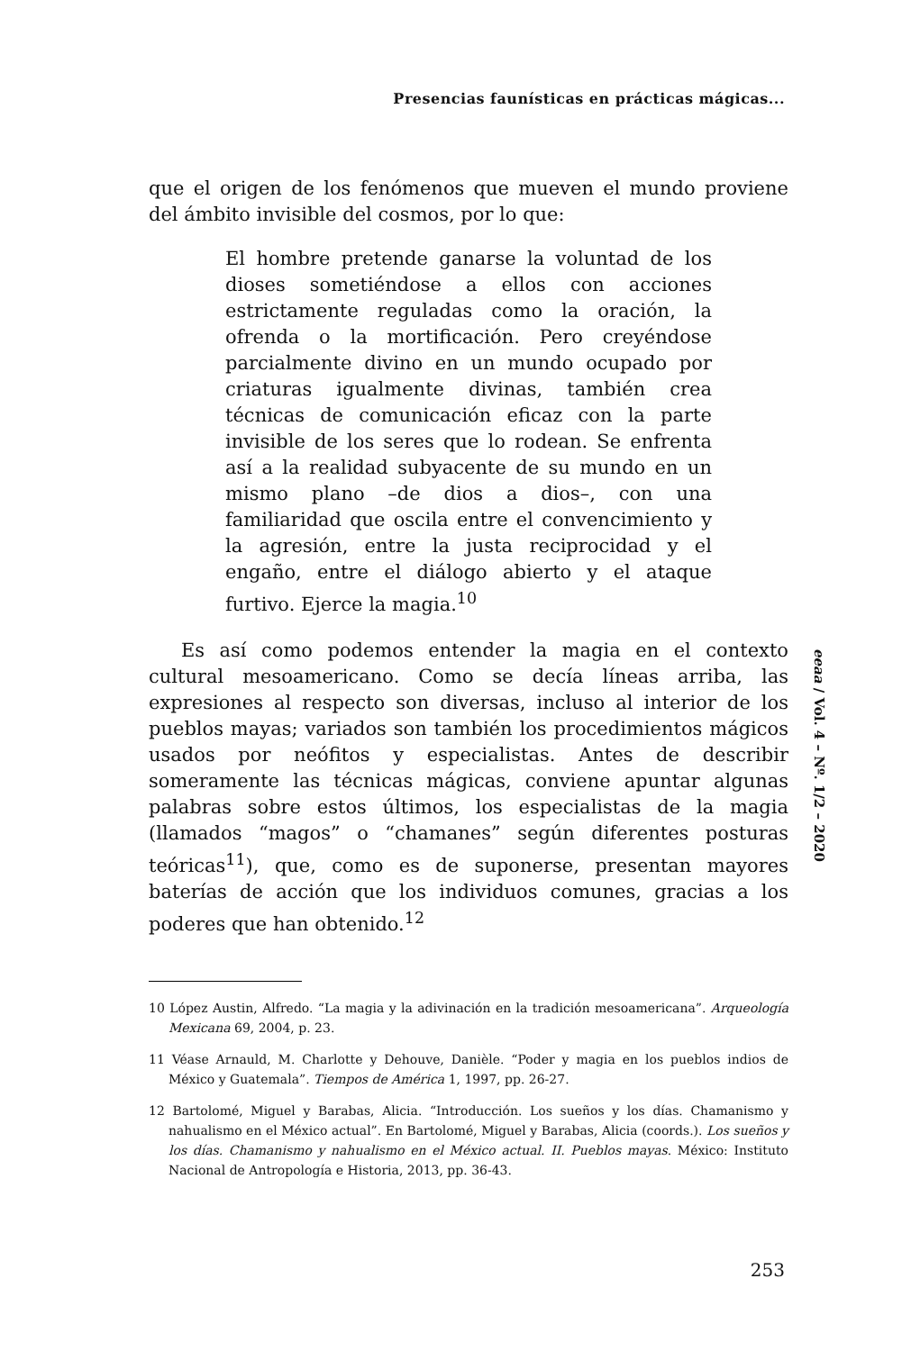Presencias faunísticas en prácticas mágicas...
que el origen de los fenómenos que mueven el mundo proviene del ámbito invisible del cosmos, por lo que:
El hombre pretende ganarse la voluntad de los dioses sometiéndose a ellos con acciones estrictamente reguladas como la oración, la ofrenda o la mortificación. Pero creyéndose parcialmente divino en un mundo ocupado por criaturas igualmente divinas, también crea técnicas de comunicación eficaz con la parte invisible de los seres que lo rodean. Se enfrenta así a la realidad subyacente de su mundo en un mismo plano –de dios a dios–, con una familiaridad que oscila entre el convencimiento y la agresión, entre la justa reciprocidad y el engaño, entre el diálogo abierto y el ataque furtivo. Ejerce la magia.<sup>10</sup>
Es así como podemos entender la magia en el contexto cultural mesoamericano. Como se decía líneas arriba, las expresiones al respecto son diversas, incluso al interior de los pueblos mayas; variados son también los procedimientos mágicos usados por neófitos y especialistas. Antes de describir someramente las técnicas mágicas, conviene apuntar algunas palabras sobre estos últimos, los especialistas de la magia (llamados “magos” o “chamanes” según diferentes posturas teóricas<sup>11</sup>), que, como es de suponerse, presentan mayores baterías de acción que los individuos comunes, gracias a los poderes que han obtenido.<sup>12</sup>
10 López Austin, Alfredo. “La magia y la adivinación en la tradición mesoamericana”. Arqueología Mexicana 69, 2004, p. 23.
11 Véase Arnauld, M. Charlotte y Dehouve, Danièle. “Poder y magia en los pueblos indios de México y Guatemala”. Tiempos de América 1, 1997, pp. 26-27.
12 Bartolomé, Miguel y Barabas, Alicia. “Introducción. Los sueños y los días. Chamanismo y nahualismo en el México actual”. En Bartolomé, Miguel y Barabas, Alicia (coords.). Los sueños y los días. Chamanismo y nahualismo en el México actual. II. Pueblos mayas. México: Instituto Nacional de Antropología e Historia, 2013, pp. 36-43.
eeaa / Vol. 4 – Nº. 1/2 – 2020
253